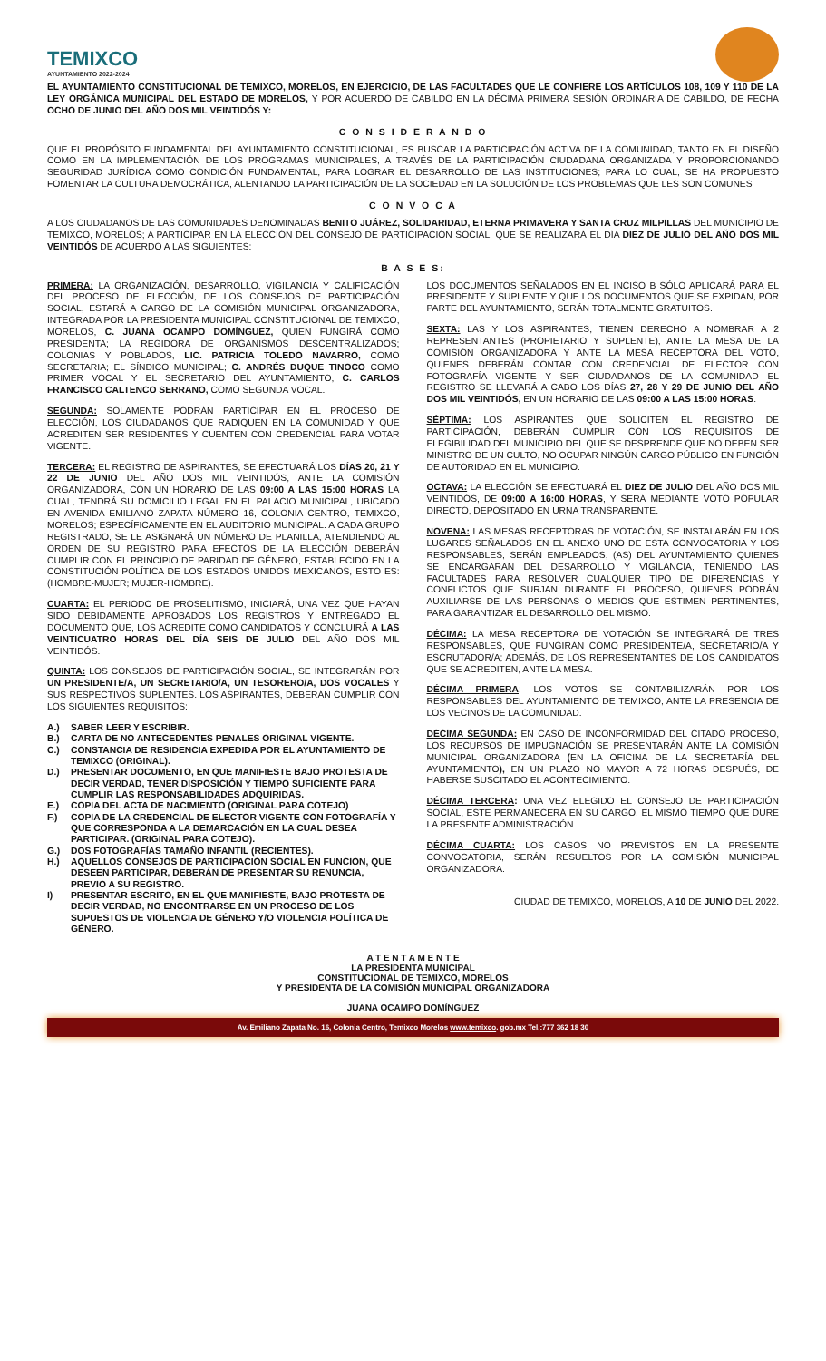TEMIXCO
AYUNTAMIENTO 2022-2024
EL AYUNTAMIENTO CONSTITUCIONAL DE TEMIXCO, MORELOS, EN EJERCICIO, DE LAS FACULTADES QUE LE CONFIERE LOS ARTÍCULOS 108, 109 Y 110 DE LA LEY ORGÁNICA MUNICIPAL DEL ESTADO DE MORELOS, Y POR ACUERDO DE CABILDO EN LA DÉCIMA PRIMERA SESIÓN ORDINARIA DE CABILDO, DE FECHA OCHO DE JUNIO DEL AÑO DOS MIL VEINTIDÓS Y:
C O N S I D E R A N D O
QUE EL PROPÓSITO FUNDAMENTAL DEL AYUNTAMIENTO CONSTITUCIONAL, ES BUSCAR LA PARTICIPACIÓN ACTIVA DE LA COMUNIDAD, TANTO EN EL DISEÑO COMO EN LA IMPLEMENTACIÓN DE LOS PROGRAMAS MUNICIPALES, A TRAVÉS DE LA PARTICIPACIÓN CIUDADANA ORGANIZADA Y PROPORCIONANDO SEGURIDAD JURÍDICA COMO CONDICIÓN FUNDAMENTAL, PARA LOGRAR EL DESARROLLO DE LAS INSTITUCIONES; PARA LO CUAL, SE HA PROPUESTO FOMENTAR LA CULTURA DEMOCRÁTICA, ALENTANDO LA PARTICIPACIÓN DE LA SOCIEDAD EN LA SOLUCIÓN DE LOS PROBLEMAS QUE LES SON COMUNES
C O N V O C A
A LOS CIUDADANOS DE LAS COMUNIDADES DENOMINADAS BENITO JUÁREZ, SOLIDARIDAD, ETERNA PRIMAVERA Y SANTA CRUZ MILPILLAS DEL MUNICIPIO DE TEMIXCO, MORELOS; A PARTICIPAR EN LA ELECCIÓN DEL CONSEJO DE PARTICIPACIÓN SOCIAL, QUE SE REALIZARÁ EL DÍA DIEZ DE JULIO DEL AÑO DOS MIL VEINTIDÓS DE ACUERDO A LAS SIGUIENTES:
B A S E S:
PRIMERA: LA ORGANIZACIÓN, DESARROLLO, VIGILANCIA Y CALIFICACIÓN DEL PROCESO DE ELECCIÓN, DE LOS CONSEJOS DE PARTICIPACIÓN SOCIAL, ESTARÁ A CARGO DE LA COMISIÓN MUNICIPAL ORGANIZADORA, INTEGRADA POR LA PRESIDENTA MUNICIPAL CONSTITUCIONAL DE TEMIXCO, MORELOS, C. JUANA OCAMPO DOMÍNGUEZ, QUIEN FUNGIRÁ COMO PRESIDENTA; LA REGIDORA DE ORGANISMOS DESCENTRALIZADOS; COLONIAS Y POBLADOS, LIC. PATRICIA TOLEDO NAVARRO, COMO SECRETARIA; EL SÍNDICO MUNICIPAL; C. ANDRÉS DUQUE TINOCO COMO PRIMER VOCAL Y EL SECRETARIO DEL AYUNTAMIENTO, C. CARLOS FRANCISCO CALTENCO SERRANO, COMO SEGUNDA VOCAL.
SEGUNDA: SOLAMENTE PODRÁN PARTICIPAR EN EL PROCESO DE ELECCIÓN, LOS CIUDADANOS QUE RADIQUEN EN LA COMUNIDAD Y QUE ACREDITEN SER RESIDENTES Y CUENTEN CON CREDENCIAL PARA VOTAR VIGENTE.
TERCERA: EL REGISTRO DE ASPIRANTES, SE EFECTUARÁ LOS DÍAS 20, 21 Y 22 DE JUNIO DEL AÑO DOS MIL VEINTIDÓS, ANTE LA COMISIÓN ORGANIZADORA, CON UN HORARIO DE LAS 09:00 A LAS 15:00 HORAS LA CUAL, TENDRÁ SU DOMICILIO LEGAL EN EL PALACIO MUNICIPAL, UBICADO EN AVENIDA EMILIANO ZAPATA NÚMERO 16, COLONIA CENTRO, TEMIXCO, MORELOS; ESPECÍFICAMENTE EN EL AUDITORIO MUNICIPAL. A CADA GRUPO REGISTRADO, SE LE ASIGNARÁ UN NÚMERO DE PLANILLA, ATENDIENDO AL ORDEN DE SU REGISTRO PARA EFECTOS DE LA ELECCIÓN DEBERÁN CUMPLIR CON EL PRINCIPIO DE PARIDAD DE GÉNERO, ESTABLECIDO EN LA CONSTITUCIÓN POLÍTICA DE LOS ESTADOS UNIDOS MEXICANOS, ESTO ES: (HOMBRE-MUJER; MUJER-HOMBRE).
CUARTA: EL PERIODO DE PROSELITISMO, INICIARÁ, UNA VEZ QUE HAYAN SIDO DEBIDAMENTE APROBADOS LOS REGISTROS Y ENTREGADO EL DOCUMENTO QUE, LOS ACREDITE COMO CANDIDATOS Y CONCLUIRÁ A LAS VEINTICUATRO HORAS DEL DÍA SEIS DE JULIO DEL AÑO DOS MIL VEINTIDÓS.
QUINTA: LOS CONSEJOS DE PARTICIPACIÓN SOCIAL, SE INTEGRARÁN POR UN PRESIDENTE/A, UN SECRETARIO/A, UN TESORERO/A, DOS VOCALES Y SUS RESPECTIVOS SUPLENTES. LOS ASPIRANTES, DEBERÁN CUMPLIR CON LOS SIGUIENTES REQUISITOS:
A.)
SABER LEER Y ESCRIBIR.
B.)
CARTA DE NO ANTECEDENTES PENALES ORIGINAL VIGENTE.
C.)
CONSTANCIA DE RESIDENCIA EXPEDIDA POR EL AYUNTAMIENTO DE TEMIXCO (ORIGINAL).
D.)
PRESENTAR DOCUMENTO, EN QUE MANIFIESTE BAJO PROTESTA DE DECIR VERDAD, TENER DISPOSICIÓN Y TIEMPO SUFICIENTE PARA CUMPLIR LAS RESPONSABILIDADES ADQUIRIDAS.
E.)
COPIA DEL ACTA DE NACIMIENTO (ORIGINAL PARA COTEJO)
F.)
COPIA DE LA CREDENCIAL DE ELECTOR VIGENTE CON FOTOGRAFÍA Y QUE CORRESPONDA A LA DEMARCACIÓN EN LA CUAL DESEA PARTICIPAR. (ORIGINAL PARA COTEJO).
G.)
DOS FOTOGRAFÍAS TAMAÑO INFANTIL (RECIENTES).
H.)
AQUELLOS CONSEJOS DE PARTICIPACIÓN SOCIAL EN FUNCIÓN, QUE DESEEN PARTICIPAR, DEBERÁN DE PRESENTAR SU RENUNCIA, PREVIO A SU REGISTRO.
I) PRESENTAR ESCRITO, EN EL QUE MANIFIESTE, BAJO PROTESTA DE DECIR VERDAD, NO ENCONTRARSE EN UN PROCESO DE LOS SUPUESTOS DE VIOLENCIA DE GÉNERO Y/O VIOLENCIA POLÍTICA DE GÉNERO.
LOS DOCUMENTOS SEÑALADOS EN EL INCISO B SÓLO APLICARÁ PARA EL PRESIDENTE Y SUPLENTE Y QUE LOS DOCUMENTOS QUE SE EXPIDAN, POR PARTE DEL AYUNTAMIENTO, SERÁN TOTALMENTE GRATUITOS.
SEXTA: LAS Y LOS ASPIRANTES, TIENEN DERECHO A NOMBRAR A 2 REPRESENTANTES (PROPIETARIO Y SUPLENTE), ANTE LA MESA DE LA COMISIÓN ORGANIZADORA Y ANTE LA MESA RECEPTORA DEL VOTO, QUIENES DEBERÁN CONTAR CON CREDENCIAL DE ELECTOR CON FOTOGRAFÍA VIGENTE Y SER CIUDADANOS DE LA COMUNIDAD EL REGISTRO SE LLEVARÁ A CABO LOS DÍAS 27, 28 Y 29 DE JUNIO DEL AÑO DOS MIL VEINTIDÓS, EN UN HORARIO DE LAS 09:00 A LAS 15:00 HORAS.
SÉPTIMA: LOS ASPIRANTES QUE SOLICITEN EL REGISTRO DE PARTICIPACIÓN, DEBERÁN CUMPLIR CON LOS REQUISITOS DE ELEGIBILIDAD DEL MUNICIPIO DEL QUE SE DESPRENDE QUE NO DEBEN SER MINISTRO DE UN CULTO, NO OCUPAR NINGÚN CARGO PÚBLICO EN FUNCIÓN DE AUTORIDAD EN EL MUNICIPIO.
OCTAVA: LA ELECCIÓN SE EFECTUARÁ EL DIEZ DE JULIO DEL AÑO DOS MIL VEINTIDÓS, DE 09:00 A 16:00 HORAS, Y SERÁ MEDIANTE VOTO POPULAR DIRECTO, DEPOSITADO EN URNA TRANSPARENTE.
NOVENA: LAS MESAS RECEPTORAS DE VOTACIÓN, SE INSTALARÁN EN LOS LUGARES SEÑALADOS EN EL ANEXO UNO DE ESTA CONVOCATORIA Y LOS RESPONSABLES, SERÁN EMPLEADOS, (AS) DEL AYUNTAMIENTO QUIENES SE ENCARGARAN DEL DESARROLLO Y VIGILANCIA, TENIENDO LAS FACULTADES PARA RESOLVER CUALQUIER TIPO DE DIFERENCIAS Y CONFLICTOS QUE SURJAN DURANTE EL PROCESO, QUIENES PODRÁN AUXILIARSE DE LAS PERSONAS O MEDIOS QUE ESTIMEN PERTINENTES, PARA GARANTIZAR EL DESARROLLO DEL MISMO.
DÉCIMA: LA MESA RECEPTORA DE VOTACIÓN SE INTEGRARÁ DE TRES RESPONSABLES, QUE FUNGIRÁN COMO PRESIDENTE/A, SECRETARIO/A Y ESCRUTADOR/A; ADEMÁS, DE LOS REPRESENTANTES DE LOS CANDIDATOS QUE SE ACREDITEN, ANTE LA MESA.
DÉCIMA PRIMERA: LOS VOTOS SE CONTABILIZARÁN POR LOS RESPONSABLES DEL AYUNTAMIENTO DE TEMIXCO, ANTE LA PRESENCIA DE LOS VECINOS DE LA COMUNIDAD.
DÉCIMA SEGUNDA: EN CASO DE INCONFORMIDAD DEL CITADO PROCESO, LOS RECURSOS DE IMPUGNACIÓN SE PRESENTARÁN ANTE LA COMISIÓN MUNICIPAL ORGANIZADORA (EN LA OFICINA DE LA SECRETARÍA DEL AYUNTAMIENTO), EN UN PLAZO NO MAYOR A 72 HORAS DESPUÉS, DE HABERSE SUSCITADO EL ACONTECIMIENTO.
DÉCIMA TERCERA: UNA VEZ ELEGIDO EL CONSEJO DE PARTICIPACIÓN SOCIAL, ESTE PERMANECERÁ EN SU CARGO, EL MISMO TIEMPO QUE DURE LA PRESENTE ADMINISTRACIÓN.
DÉCIMA CUARTA: LOS CASOS NO PREVISTOS EN LA PRESENTE CONVOCATORIA, SERÁN RESUELTOS POR LA COMISIÓN MUNICIPAL ORGANIZADORA.
CIUDAD DE TEMIXCO, MORELOS, A 10 DE JUNIO DEL 2022.
A T E N T A M E N T E
LA PRESIDENTA MUNICIPAL
CONSTITUCIONAL DE TEMIXCO, MORELOS
Y PRESIDENTA DE LA COMISIÓN MUNICIPAL ORGANIZADORA
JUANA OCAMPO DOMÍNGUEZ
Av. Emiliano Zapata No. 16, Colonia Centro, Temixco Morelos www.temixco. gob.mx Tel.:777 362 18 30